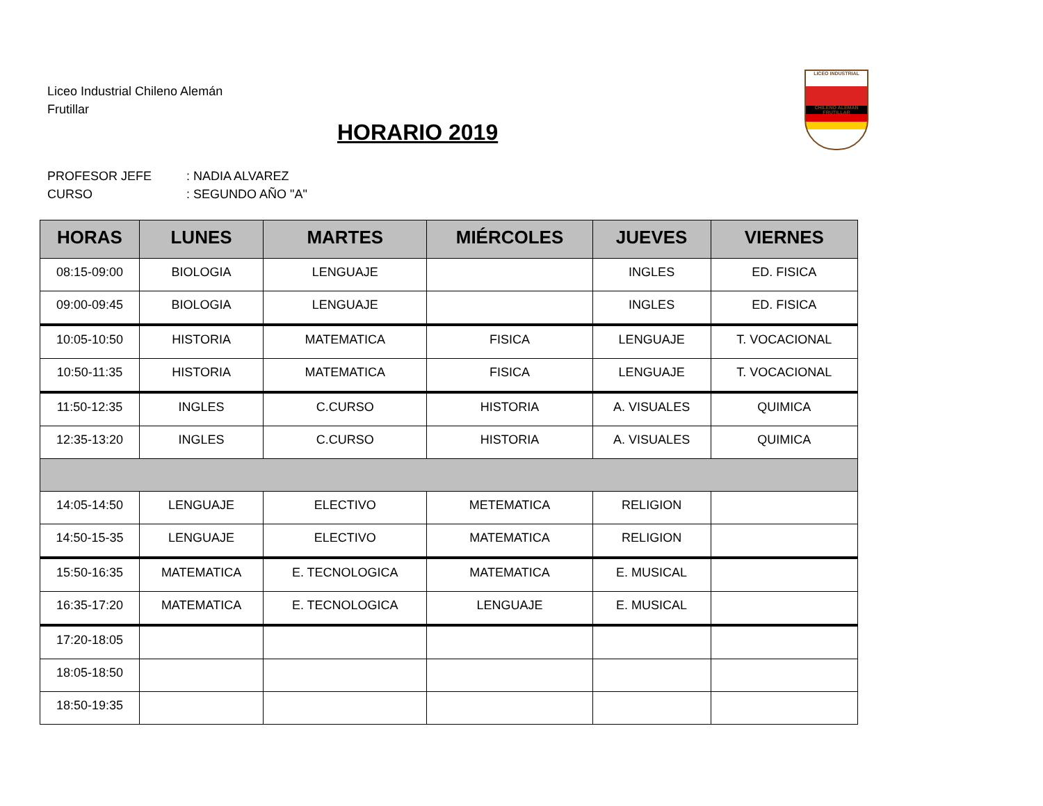Liceo Industrial Chileno Alemán
Frutillar
LICEO INDUSTRIAL
CHILENO ALEMAN FRUTILLAR
HORARIO 2019
PROFESOR JEFE: NADIA ALVAREZ
CURSO: SEGUNDO AÑO "A"
| HORAS | LUNES | MARTES | MIÉRCOLES | JUEVES | VIERNES |
| --- | --- | --- | --- | --- | --- |
| 08:15-09:00 | BIOLOGIA | LENGUAJE | | INGLES | ED. FISICA |
| 09:00-09:45 | BIOLOGIA | LENGUAJE | | INGLES | ED. FISICA |
| 10:05-10:50 | HISTORIA | MATEMATICA | FISICA | LENGUAJE | T. VOCACIONAL |
| 10:50-11:35 | HISTORIA | MATEMATICA | FISICA | LENGUAJE | T. VOCACIONAL |
| 11:50-12:35 | INGLES | C.CURSO | HISTORIA | A. VISUALES | QUIMICA |
| 12:35-13:20 | INGLES | C.CURSO | HISTORIA | A. VISUALES | QUIMICA |
| 14:05-14:50 | LENGUAJE | ELECTIVO | METEMATICA | RELIGION | |
| 14:50-15-35 | LENGUAJE | ELECTIVO | MATEMATICA | RELIGION | |
| 15:50-16:35 | MATEMATICA | E. TECNOLOGICA | MATEMATICA | E. MUSICAL | |
| 16:35-17:20 | MATEMATICA | E. TECNOLOGICA | LENGUAJE | E. MUSICAL | |
| 17:20-18:05 | | | | | |
| 18:05-18:50 | | | | | |
| 18:50-19:35 | | | | | |